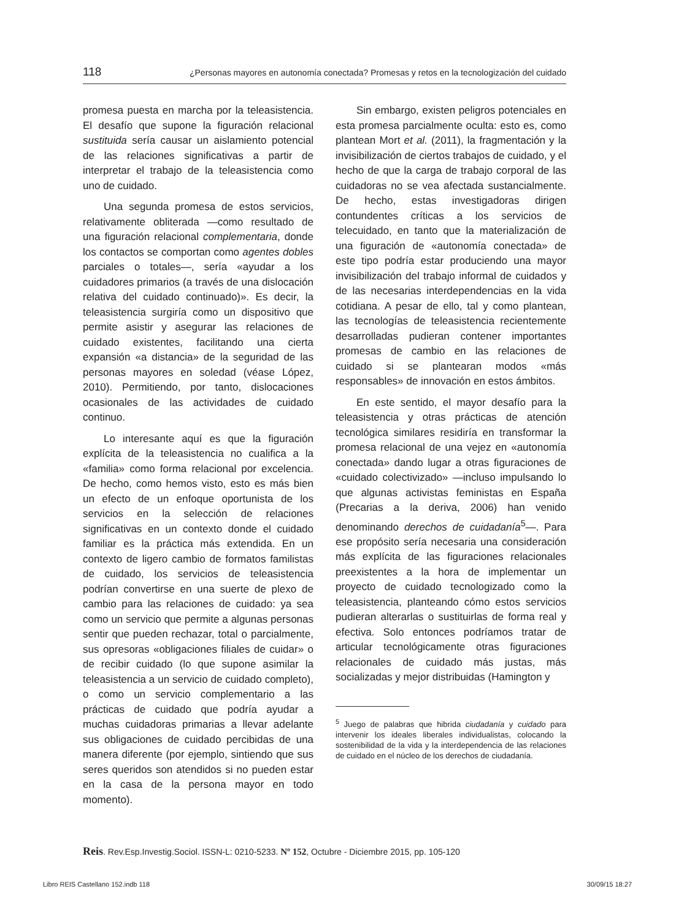118 ¿Personas mayores en autonomía conectada? Promesas y retos en la tecnologización del cuidado
promesa puesta en marcha por la teleasistencia. El desafío que supone la figuración relacional sustituida sería causar un aislamiento potencial de las relaciones significativas a partir de interpretar el trabajo de la teleasistencia como uno de cuidado.
Una segunda promesa de estos servicios, relativamente obliterada —como resultado de una figuración relacional complementaria, donde los contactos se comportan como agentes dobles parciales o totales—, sería «ayudar a los cuidadores primarios (a través de una dislocación relativa del cuidado continuado)». Es decir, la teleasistencia surgiría como un dispositivo que permite asistir y asegurar las relaciones de cuidado existentes, facilitando una cierta expansión «a distancia» de la seguridad de las personas mayores en soledad (véase López, 2010). Permitiendo, por tanto, dislocaciones ocasionales de las actividades de cuidado continuo.
Lo interesante aquí es que la figuración explícita de la teleasistencia no cualifica a la «familia» como forma relacional por excelencia. De hecho, como hemos visto, esto es más bien un efecto de un enfoque oportunista de los servicios en la selección de relaciones significativas en un contexto donde el cuidado familiar es la práctica más extendida. En un contexto de ligero cambio de formatos familistas de cuidado, los servicios de teleasistencia podrían convertirse en una suerte de plexo de cambio para las relaciones de cuidado: ya sea como un servicio que permite a algunas personas sentir que pueden rechazar, total o parcialmente, sus opresoras «obligaciones filiales de cuidar» o de recibir cuidado (lo que supone asimilar la teleasistencia a un servicio de cuidado completo), o como un servicio complementario a las prácticas de cuidado que podría ayudar a muchas cuidadoras primarias a llevar adelante sus obligaciones de cuidado percibidas de una manera diferente (por ejemplo, sintiendo que sus seres queridos son atendidos si no pueden estar en la casa de la persona mayor en todo momento).
Sin embargo, existen peligros potenciales en esta promesa parcialmente oculta: esto es, como plantean Mort et al. (2011), la fragmentación y la invisibilización de ciertos trabajos de cuidado, y el hecho de que la carga de trabajo corporal de las cuidadoras no se vea afectada sustancialmente. De hecho, estas investigadoras dirigen contundentes críticas a los servicios de telecuidado, en tanto que la materialización de una figuración de «autonomía conectada» de este tipo podría estar produciendo una mayor invisibilización del trabajo informal de cuidados y de las necesarias interdependencias en la vida cotidiana. A pesar de ello, tal y como plantean, las tecnologías de teleasistencia recientemente desarrolladas pudieran contener importantes promesas de cambio en las relaciones de cuidado si se plantearan modos «más responsables» de innovación en estos ámbitos.
En este sentido, el mayor desafío para la teleasistencia y otras prácticas de atención tecnológica similares residiría en transformar la promesa relacional de una vejez en «autonomía conectada» dando lugar a otras figuraciones de «cuidado colectivizado» —incluso impulsando lo que algunas activistas feministas en España (Precarias a la deriva, 2006) han venido denominando derechos de cuidadanía<sup>5</sup>—. Para ese propósito sería necesaria una consideración más explícita de las figuraciones relacionales preexistentes a la hora de implementar un proyecto de cuidado tecnologizado como la teleasistencia, planteando cómo estos servicios pudieran alterarlas o sustituirlas de forma real y efectiva. Solo entonces podríamos tratar de articular tecnológicamente otras figuraciones relacionales de cuidado más justas, más socializadas y mejor distribuidas (Hamington y
<sup>5</sup> Juego de palabras que hibrida ciudadanía y cuidado para intervenir los ideales liberales individualistas, colocando la sostenibilidad de la vida y la interdependencia de las relaciones de cuidado en el núcleo de los derechos de ciudadanía.
Reis. Rev.Esp.Investig.Sociol. ISSN-L: 0210-5233. Nº 152, Octubre - Diciembre 2015, pp. 105-120
Libro REIS Castellano 152.indb 118 30/09/15 18:27